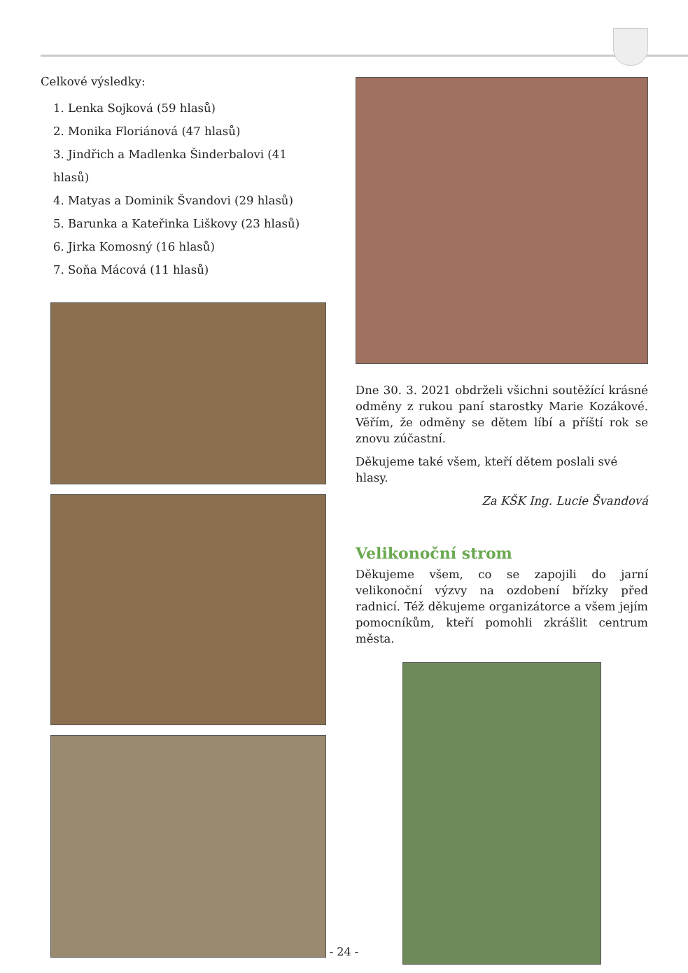Celkové výsledky:
1. Lenka Sojková (59 hlasů)
2. Monika Floriánová (47 hlasů)
3. Jindřich a Madlenka Šinderbalovi (41 hlasů)
4. Matyas a Dominik Švandovi (29 hlasů)
5. Barunka a Kateřinka Liškovy (23 hlasů)
6. Jirka Komosný (16 hlasů)
7. Soňa Mácová (11 hlasů)
Dne 30. 3. 2021 obdrželi všichni soutěžící krásné odměny z rukou paní starostky Marie Kozákové. Věřím, že odměny se dětem líbí a příští rok se znovu zúčastní.
Děkujeme také všem, kteří dětem poslali své hlasy.
Za KŠK Ing. Lucie Švandová
Velikonoční strom
Děkujeme všem, co se zapojili do jarní velikonoční výzvy na ozdobení břízky před radnicí. Též děkujeme organizátorce a všem jejím pomocníkům, kteří pomohli zkrášlit centrum města.
- 24 -